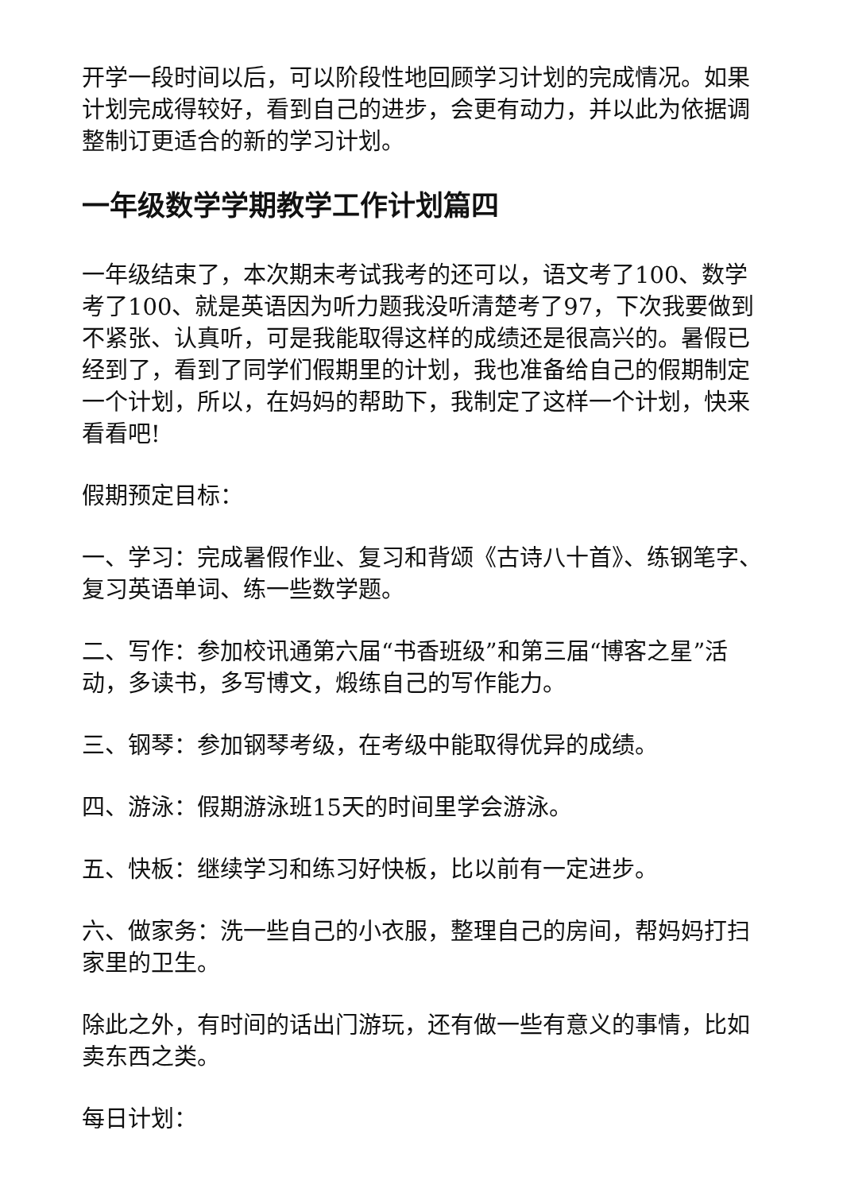开学一段时间以后，可以阶段性地回顾学习计划的完成情况。如果计划完成得较好，看到自己的进步，会更有动力，并以此为依据调整制订更适合的新的学习计划。
一年级数学学期教学工作计划篇四
一年级结束了，本次期末考试我考的还可以，语文考了100、数学考了100、就是英语因为听力题我没听清楚考了97，下次我要做到不紧张、认真听，可是我能取得这样的成绩还是很高兴的。暑假已经到了，看到了同学们假期里的计划，我也准备给自己的假期制定一个计划，所以，在妈妈的帮助下，我制定了这样一个计划，快来看看吧!
假期预定目标：
一、学习：完成暑假作业、复习和背颂《古诗八十首》、练钢笔字、复习英语单词、练一些数学题。
二、写作：参加校讯通第六届“书香班级”和第三届“博客之星”活动，多读书，多写博文，煅练自己的写作能力。
三、钢琴：参加钢琴考级，在考级中能取得优异的成绩。
四、游泳：假期游泳班15天的时间里学会游泳。
五、快板：继续学习和练习好快板，比以前有一定进步。
六、做家务：洗一些自己的小衣服，整理自己的房间，帮妈妈打扫家里的卫生。
除此之外，有时间的话出门游玩，还有做一些有意义的事情，比如卖东西之类。
每日计划：